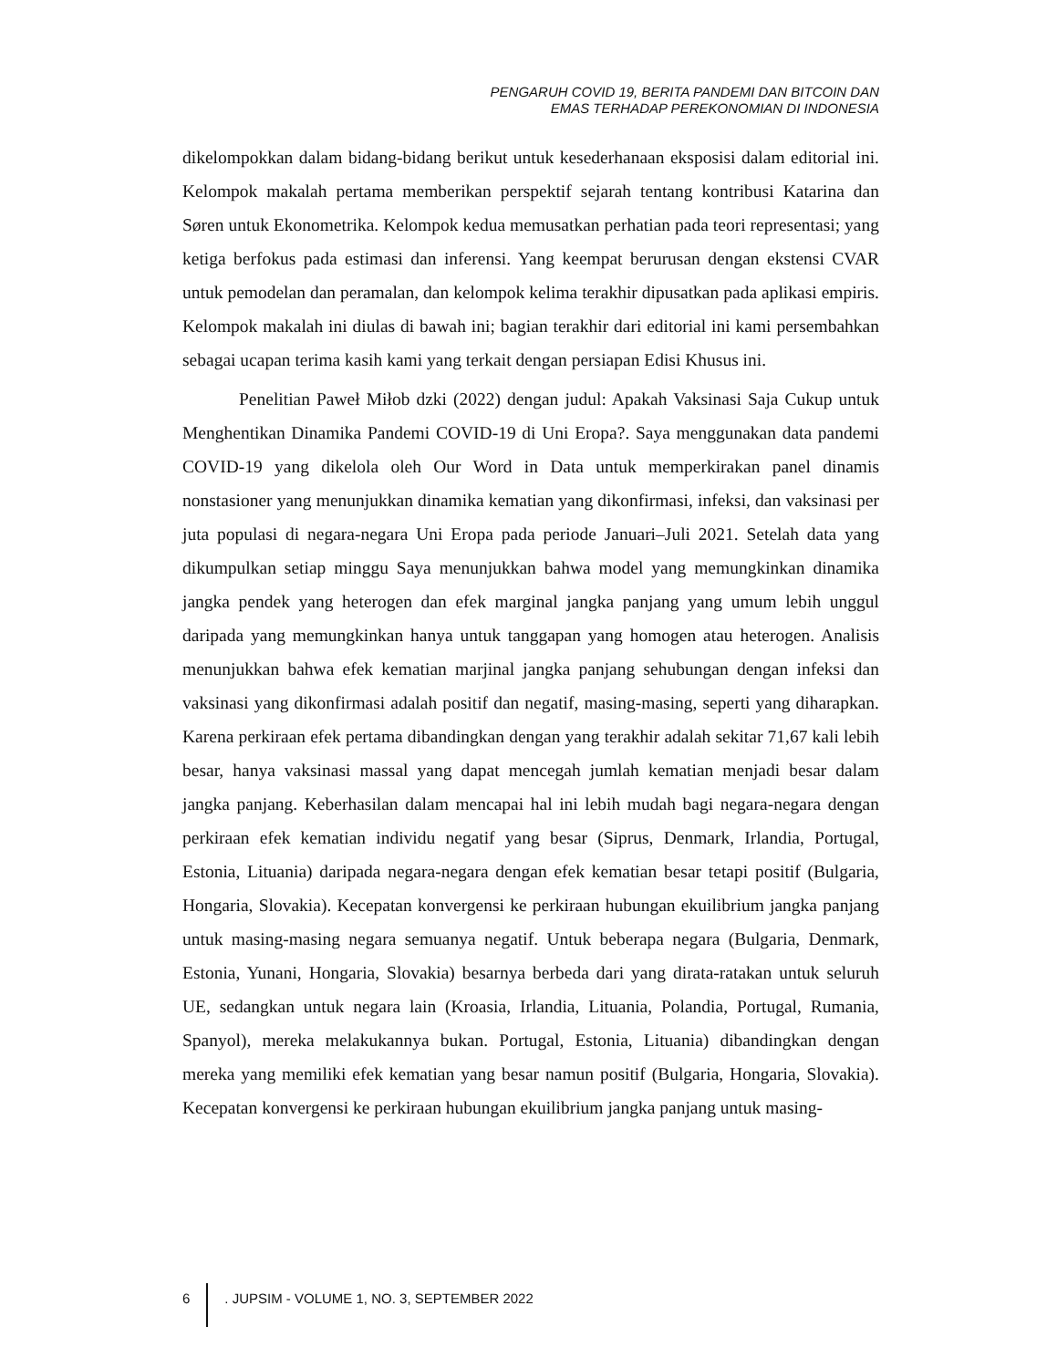PENGARUH COVID 19, BERITA PANDEMI DAN BITCOIN DAN
EMAS TERHADAP PEREKONOMIAN DI INDONESIA
dikelompokkan dalam bidang-bidang berikut untuk kesederhanaan eksposisi dalam editorial ini. Kelompok makalah pertama memberikan perspektif sejarah tentang kontribusi Katarina dan Søren untuk Ekonometrika. Kelompok kedua memusatkan perhatian pada teori representasi; yang ketiga berfokus pada estimasi dan inferensi. Yang keempat berurusan dengan ekstensi CVAR untuk pemodelan dan peramalan, dan kelompok kelima terakhir dipusatkan pada aplikasi empiris. Kelompok makalah ini diulas di bawah ini; bagian terakhir dari editorial ini kami persembahkan sebagai ucapan terima kasih kami yang terkait dengan persiapan Edisi Khusus ini.
Penelitian Paweł Miłob dzki (2022) dengan judul: Apakah Vaksinasi Saja Cukup untuk Menghentikan Dinamika Pandemi COVID-19 di Uni Eropa?. Saya menggunakan data pandemi COVID-19 yang dikelola oleh Our Word in Data untuk memperkirakan panel dinamis nonstasioner yang menunjukkan dinamika kematian yang dikonfirmasi, infeksi, dan vaksinasi per juta populasi di negara-negara Uni Eropa pada periode Januari–Juli 2021. Setelah data yang dikumpulkan setiap minggu Saya menunjukkan bahwa model yang memungkinkan dinamika jangka pendek yang heterogen dan efek marginal jangka panjang yang umum lebih unggul daripada yang memungkinkan hanya untuk tanggapan yang homogen atau heterogen. Analisis menunjukkan bahwa efek kematian marjinal jangka panjang sehubungan dengan infeksi dan vaksinasi yang dikonfirmasi adalah positif dan negatif, masing-masing, seperti yang diharapkan. Karena perkiraan efek pertama dibandingkan dengan yang terakhir adalah sekitar 71,67 kali lebih besar, hanya vaksinasi massal yang dapat mencegah jumlah kematian menjadi besar dalam jangka panjang. Keberhasilan dalam mencapai hal ini lebih mudah bagi negara-negara dengan perkiraan efek kematian individu negatif yang besar (Siprus, Denmark, Irlandia, Portugal, Estonia, Lituania) daripada negara-negara dengan efek kematian besar tetapi positif (Bulgaria, Hongaria, Slovakia). Kecepatan konvergensi ke perkiraan hubungan ekuilibrium jangka panjang untuk masing-masing negara semuanya negatif. Untuk beberapa negara (Bulgaria, Denmark, Estonia, Yunani, Hongaria, Slovakia) besarnya berbeda dari yang dirata-ratakan untuk seluruh UE, sedangkan untuk negara lain (Kroasia, Irlandia, Lituania, Polandia, Portugal, Rumania, Spanyol), mereka melakukannya bukan. Portugal, Estonia, Lituania) dibandingkan dengan mereka yang memiliki efek kematian yang besar namun positif (Bulgaria, Hongaria, Slovakia). Kecepatan konvergensi ke perkiraan hubungan ekuilibrium jangka panjang untuk masing-
6 . JUPSIM - VOLUME 1, NO. 3, SEPTEMBER 2022